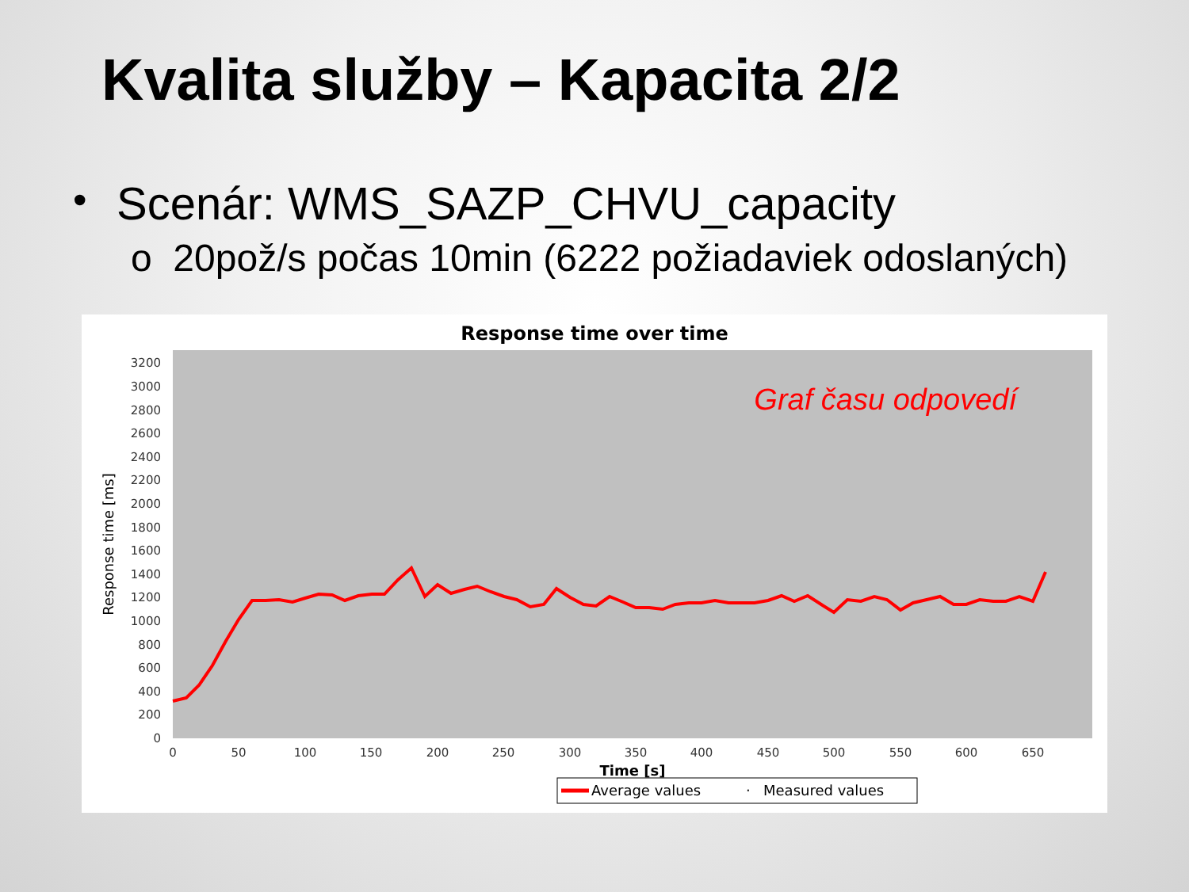Kvalita služby – Kapacita 2/2
• Scenár: WMS_SAZP_CHVU_capacity
o 20pož/s počas 10min (6222 požiadaviek odoslaných)
Response time over time
0
200
400
600
800
1000
1200
1400
1600
1800
2000
2200
2400
2600
2800
3000
3200
Response time [ms]
0
50
100
150
200
250
300
350
400
450
500
550
600
650
Time [s]
Graf času odpovedí
Average values
·
Measured values